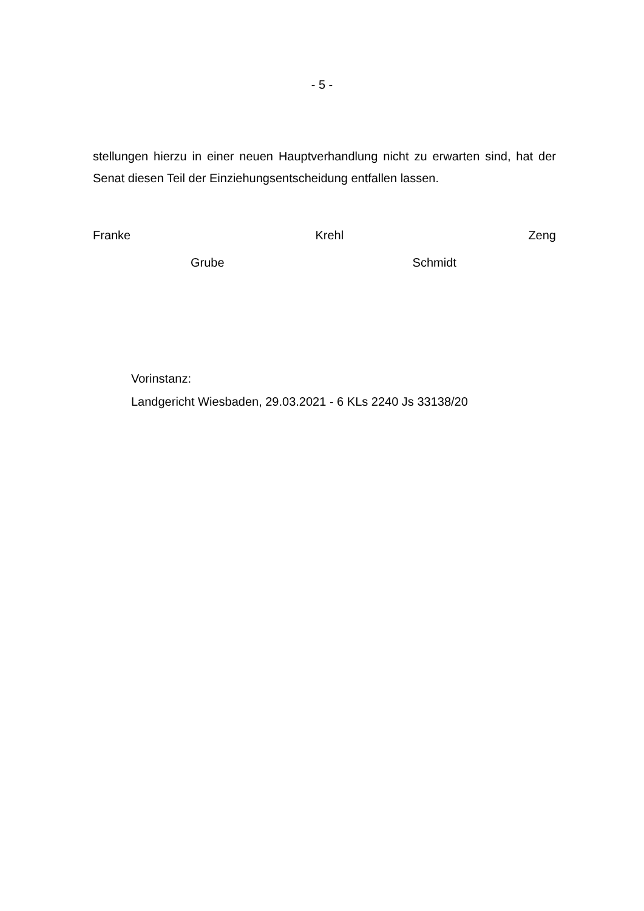- 5 -
stellungen hierzu in einer neuen Hauptverhandlung nicht zu erwarten sind, hat der Senat diesen Teil der Einziehungsentscheidung entfallen lassen.
Franke Krehl Zeng
Grube Schmidt
Vorinstanz:
Landgericht Wiesbaden, 29.03.2021 - 6 KLs 2240 Js 33138/20